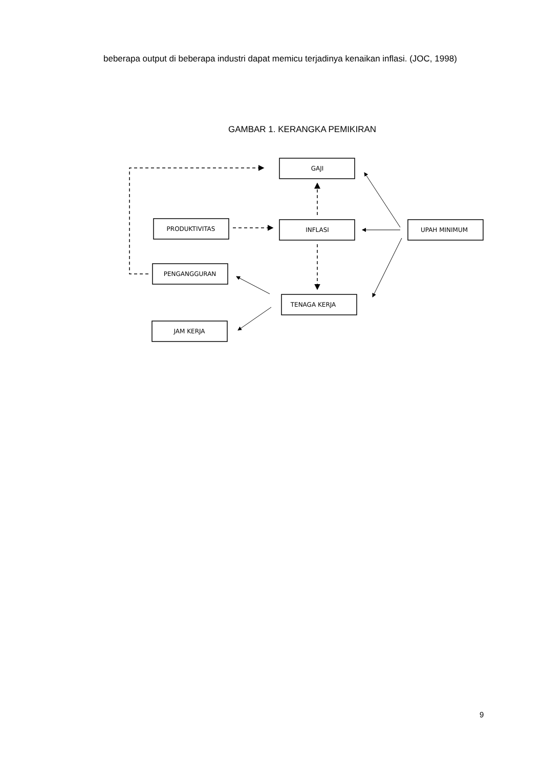beberapa output di beberapa industri dapat memicu terjadinya kenaikan inflasi. (JOC, 1998)
GAMBAR 1. KERANGKA PEMIKIRAN
GAJI
PRODUKTIVITAS
INFLASI
UPAH MINIMUM
PENGANGGURAN
TENAGA KERJA
JAM KERJA
9